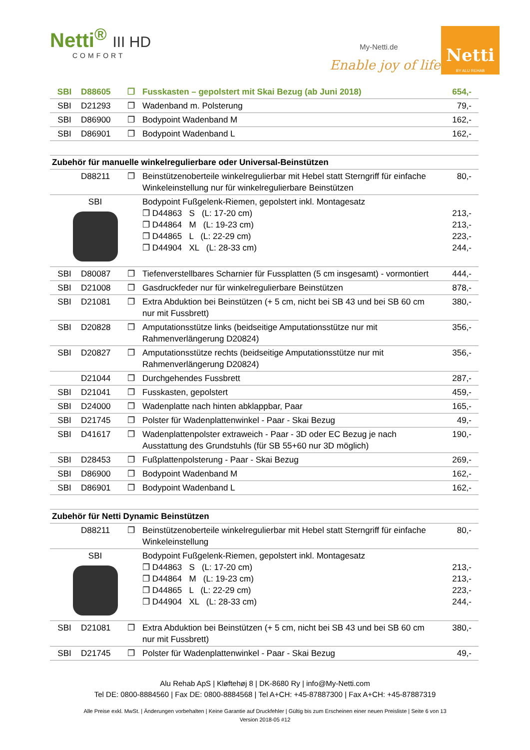Netti<sup>®</sup> III HD
COMFORT
My-Netti.de
Enable joy of life
Netti
BY ALU REHAB
| SBI | D88605 | ❐ | Fusskasten – gepolstert mit Skai Bezug (ab Juni 2018) | 654,- |
| SBI | D21293 | ❐ | Wadenband m. Polsterung | 79,- |
| SBI | D86900 | ❐ | Bodypoint Wadenband M | 162,- |
| SBI | D86901 | ❐ | Bodypoint Wadenband L | 162,- |
| Zubehör für manuelle winkelregulierbare oder Universal-Beinstützen | | | | |
| | D88211 | ❐ | Beinstützenoberteile winkelregulierbar mit Hebel statt Sterngriff für einfache Winkeleinstellung nur für winkelregulierbare Beinstützen | 80,- |
| SBI | | | Bodypoint Fußgelenk-Riemen, gepolstert inkl. Montagesatz ❐ D44863 S (L: 17-20 cm) ❐ D44864 M (L: 19-23 cm) ❐ D44865 L (L: 22-29 cm) ❐ D44904 XL (L: 28-33 cm) | 213,- 213,- 223,- 244,- |
| SBI | D80087 | ❐ | Tiefenverstellbares Scharnier für Fussplatten (5 cm insgesamt) - vormontiert | 444,- |
| SBI | D21008 | ❐ | Gasdruckfeder nur für winkelregulierbare Beinstützen | 878,- |
| SBI | D21081 | ❐ | Extra Abduktion bei Beinstützen (+ 5 cm, nicht bei SB 43 und bei SB 60 cm nur mit Fussbrett) | 380,- |
| SBI | D20828 | ❐ | Amputationsstütze links (beidseitige Amputationsstütze nur mit Rahmenverlängerung D20824) | 356,- |
| SBI | D20827 | ❐ | Amputationsstütze rechts (beidseitige Amputationsstütze nur mit Rahmenverlängerung D20824) | 356,- |
| | D21044 | ❐ | Durchgehendes Fussbrett | 287,- |
| SBI | D21041 | ❐ | Fusskasten, gepolstert | 459,- |
| SBI | D24000 | ❐ | Wadenplatte nach hinten abklappbar, Paar | 165,- |
| SBI | D21745 | ❐ | Polster für Wadenplattenwinkel - Paar - Skai Bezug | 49,- |
| SBI | D41617 | ❐ | Wadenplattenpolster extraweich - Paar - 3D oder EC Bezug je nach Ausstattung des Grundstuhls (für SB 55+60 nur 3D möglich) | 190,- |
| SBI | D28453 | ❐ | Fußplattenpolsterung - Paar - Skai Bezug | 269,- |
| SBI | D86900 | ❐ | Bodypoint Wadenband M | 162,- |
| SBI | D86901 | ❐ | Bodypoint Wadenband L | 162,- |
| Zubehör für Netti Dynamic Beinstützen | | | | |
| | D88211 | ❐ | Beinstützenoberteile winkelregulierbar mit Hebel statt Sterngriff für einfache Winkeleinstellung | 80,- |
| SBI | | | Bodypoint Fußgelenk-Riemen, gepolstert inkl. Montagesatz ❐ D44863 S (L: 17-20 cm) ❐ D44864 M (L: 19-23 cm) ❐ D44865 L (L: 22-29 cm) ❐ D44904 XL (L: 28-33 cm) | 213,- 213,- 223,- 244,- |
| SBI | D21081 | ❐ | Extra Abduktion bei Beinstützen (+ 5 cm, nicht bei SB 43 und bei SB 60 cm nur mit Fussbrett) | 380,- |
| SBI | D21745 | ❐ | Polster für Wadenplattenwinkel - Paar - Skai Bezug | 49,- |
Alu Rehab ApS | Kløftehøj 8 | DK-8680 Ry | info@My-Netti.com
Tel DE: 0800-8884560 | Fax DE: 0800-8884568 | Tel A+CH: +45-87887300 | Fax A+CH: +45-87887319
Alle Preise exkl. MwSt. | Änderungen vorbehalten | Keine Garantie auf Druckfehler | Gültig bis zum Erscheinen einer neuen Preisliste | Seite 6 von 13
Version 2018-05 #12